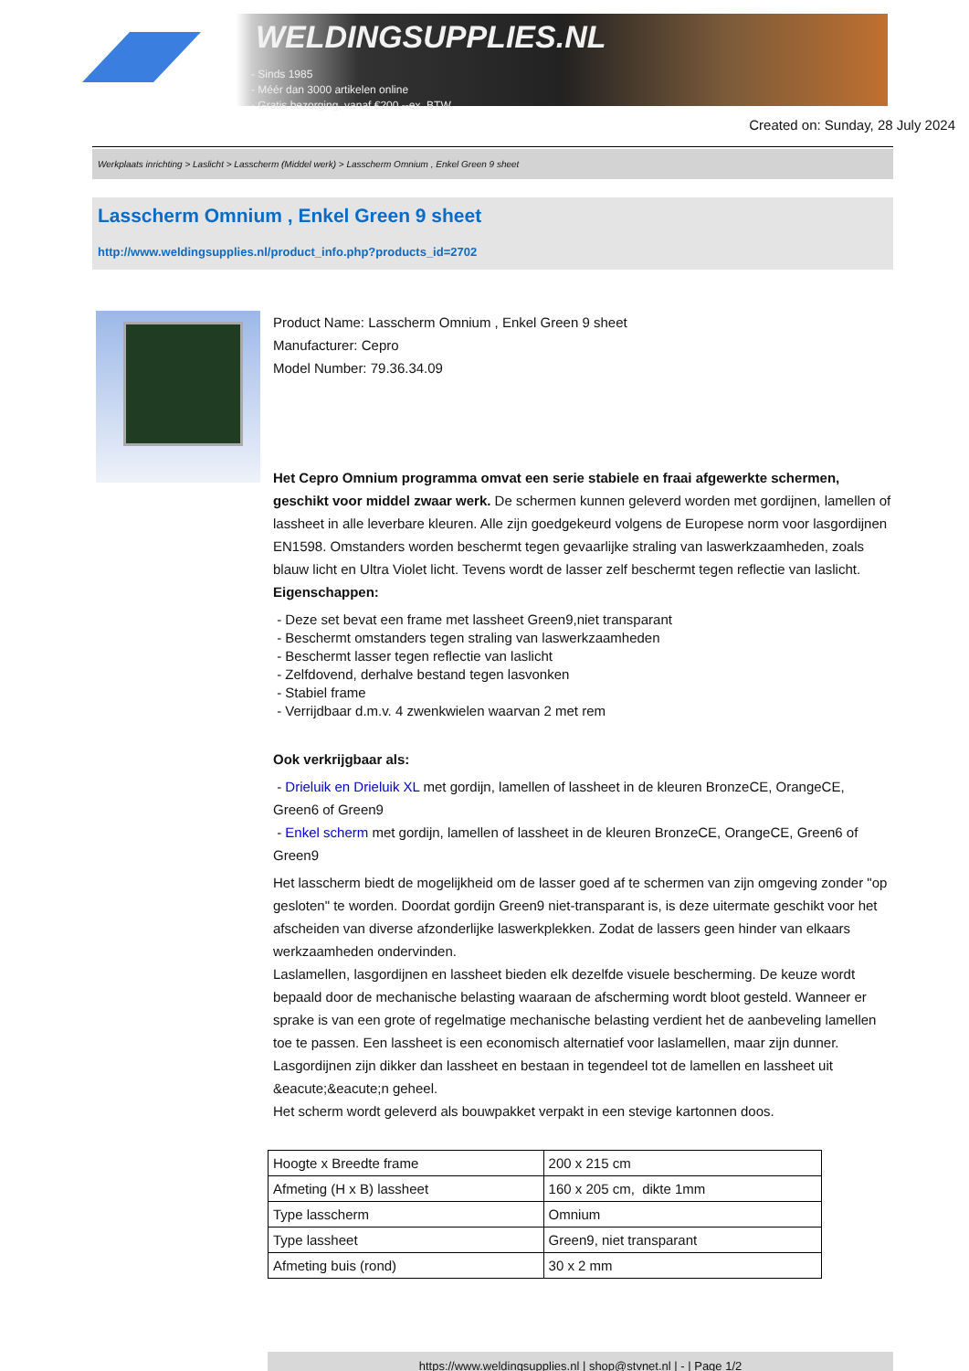WELDINGSUPPLIES.NL
- Sinds 1985
- Méér dan 3000 artikelen online
- Gratis bezorging, vanaf €200,--ex. BTW
Created on: Sunday, 28 July 2024
Werkplaats inrichting > Laslicht > Lasscherm (Middel werk) > Lasscherm Omnium , Enkel Green 9 sheet
Lasscherm Omnium , Enkel Green 9 sheet
http://www.weldingsupplies.nl/product_info.php?products_id=2702
Product Name: Lasscherm Omnium , Enkel Green 9 sheet
Manufacturer: Cepro
Model Number: 79.36.34.09
Het Cepro Omnium programma omvat een serie stabiele en fraai afgewerkte schermen, geschikt voor middel zwaar werk. De schermen kunnen geleverd worden met gordijnen, lamellen of lassheet in alle leverbare kleuren. Alle zijn goedgekeurd volgens de Europese norm voor lasgordijnen EN1598. Omstanders worden beschermt tegen gevaarlijke straling van laswerkzaamheden, zoals blauw licht en Ultra Violet licht. Tevens wordt de lasser zelf beschermt tegen reflectie van laslicht.
Eigenschappen:
- Deze set bevat een frame met lassheet Green9,niet transparant
- Beschermt omstanders tegen straling van laswerkzaamheden
- Beschermt lasser tegen reflectie van laslicht
- Zelfdovend, derhalve bestand tegen lasvonken
- Stabiel frame
- Verrijdbaar d.m.v. 4 zwenkwielen waarvan 2 met rem
Ook verkrijgbaar als:
- Drieluik en Drieluik XL met gordijn, lamellen of lassheet in de kleuren BronzeCE, OrangeCE, Green6 of Green9
- Enkel scherm met gordijn, lamellen of lassheet in de kleuren BronzeCE, OrangeCE, Green6 of Green9
Het lasscherm biedt de mogelijkheid om de lasser goed af te schermen van zijn omgeving zonder "op gesloten" te worden. Doordat gordijn Green9 niet-transparant is, is deze uitermate geschikt voor het afscheiden van diverse afzonderlijke laswerkplekken. Zodat de lassers geen hinder van elkaars werkzaamheden ondervinden.
Laslamellen, lasgordijnen en lassheet bieden elk dezelfde visuele bescherming. De keuze wordt bepaald door de mechanische belasting waaraan de afscherming wordt bloot gesteld. Wanneer er sprake is van een grote of regelmatige mechanische belasting verdient het de aanbeveling lamellen toe te passen. Een lassheet is een economisch alternatief voor laslamellen, maar zijn dunner. Lasgordijnen zijn dikker dan lassheet en bestaan in tegendeel tot de lamellen en lassheet uit &eacute;&eacute;n geheel.
Het scherm wordt geleverd als bouwpakket verpakt in een stevige kartonnen doos.
| Hoogte x Breedte frame | 200 x 215 cm |
| Afmeting (H x B) lassheet | 160 x 205 cm, dikte 1mm |
| Type lasscherm | Omnium |
| Type lassheet | Green9, niet transparant |
| Afmeting buis (rond) | 30 x 2 mm |
https://www.weldingsupplies.nl | shop@stvnet.nl | - | Page 1/2